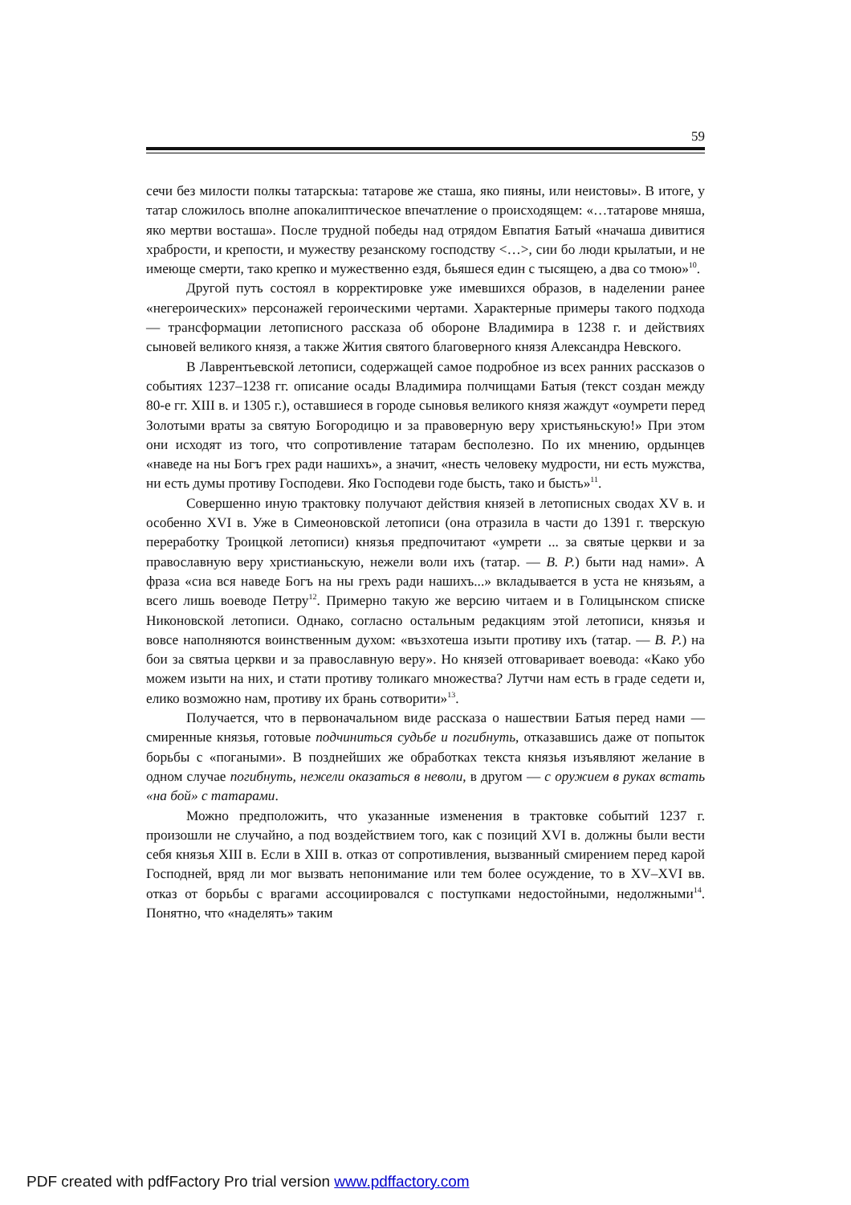59
сечи без милости полкы татарскыа: татарове же сташа, яко пияны, или неистовы». В итоге, у татар сложилось вполне апокалиптическое впечатление о происходящем: «…татарове мняша, яко мертви восташа». После трудной победы над отрядом Евпатия Батый «начаша дивитися храбрости, и крепости, и мужеству резанскому господству <…>, сии бо люди крылатыи, и не имеюще смерти, тако крепко и мужественно ездя, бьяшеся един с тысящею, а два со тмою»<sup>10</sup>.
Другой путь состоял в корректировке уже имевшихся образов, в наделении ранее «негероических» персонажей героическими чертами. Характерные примеры такого подхода — трансформации летописного рассказа об обороне Владимира в 1238 г. и действиях сыновей великого князя, а также Жития святого благоверного князя Александра Невского.
В Лаврентьевской летописи, содержащей самое подробное из всех ранних рассказов о событиях 1237–1238 гг. описание осады Владимира полчищами Батыя (текст создан между 80-е гг. XIII в. и 1305 г.), оставшиеся в городе сыновья великого князя жаждут «оумрети перед Золотыми враты за святую Богородицю и за правоверную веру христьяньскую!» При этом они исходят из того, что сопротивление татарам бесполезно. По их мнению, ордынцев «наведе на ны Богъ грех ради нашихъ», а значит, «несть человеку мудрости, ни есть мужства, ни есть думы противу Господеви. Яко Господеви годе бысть, тако и бысть»<sup>11</sup>.
Совершенно иную трактовку получают действия князей в летописных сводах XV в. и особенно XVI в. Уже в Симеоновской летописи (она отразила в части до 1391 г. тверскую переработку Троицкой летописи) князья предпочитают «умрети ... за святые церкви и за православную веру христианьскую, нежели воли ихъ (татар. — В. Р.) быти над нами». А фраза «сиа вся наведе Богъ на ны грехъ ради нашихъ...» вкладывается в уста не князьям, а всего лишь воеводе Петру<sup>12</sup>. Примерно такую же версию читаем и в Голицынском списке Никоновской летописи. Однако, согласно остальным редакциям этой летописи, князья и вовсе наполняются воинственным духом: «възхотеша изыти противу ихъ (татар. — В. Р.) на бои за святыа церкви и за православную веру». Но князей отговаривает воевода: «Како убо можем изыти на них, и стати противу толикаго множества? Лутчи нам есть в граде седети и, елико возможно нам, противу их брань сотворити»<sup>13</sup>.
Получается, что в первоначальном виде рассказа о нашествии Батыя перед нами — смиренные князья, готовые подчиниться судьбе и погибнуть, отказавшись даже от попыток борьбы с «погаными». В позднейших же обработках текста князья изъявляют желание в одном случае погибнуть, нежели оказаться в неволи, в другом — с оружием в руках встать «на бой» с татарами.
Можно предположить, что указанные изменения в трактовке событий 1237 г. произошли не случайно, а под воздействием того, как с позиций XVI в. должны были вести себя князья XIII в. Если в XIII в. отказ от сопротивления, вызванный смирением перед карой Господней, вряд ли мог вызвать непонимание или тем более осуждение, то в XV–XVI вв. отказ от борьбы с врагами ассоциировался с поступками недостойными, недолжными<sup>14</sup>. Понятно, что «наделять» таким
PDF created with pdfFactory Pro trial version www.pdffactory.com